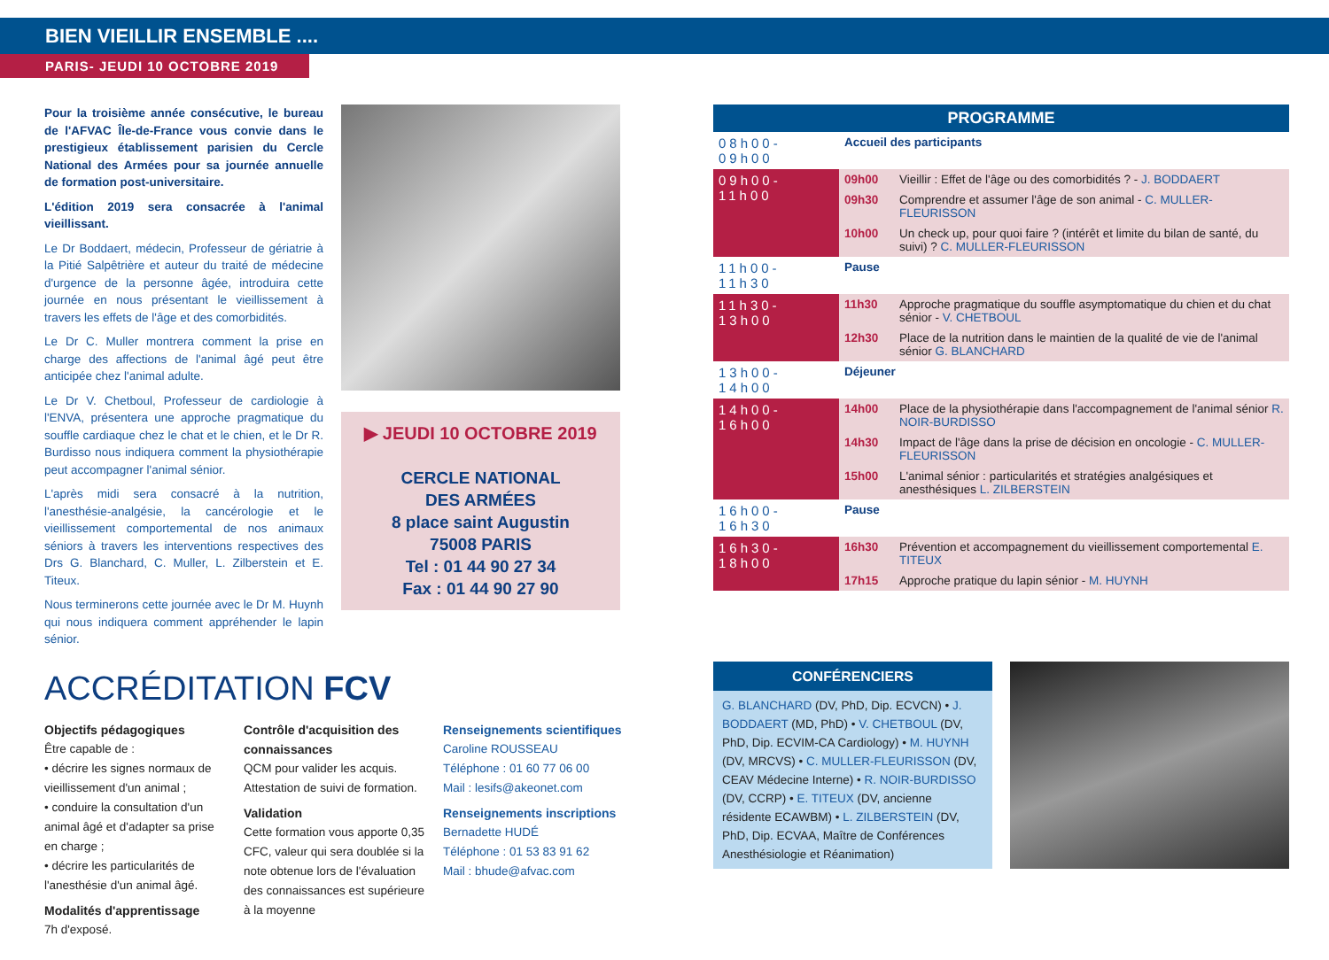BIEN VIEILLIR ENSEMBLE ....
PARIS- JEUDI 10 OCTOBRE 2019
Pour la troisième année consécutive, le bureau de l'AFVAC Île-de-France vous convie dans le prestigieux établissement parisien du Cercle National des Armées pour sa journée annuelle de formation post-universitaire.
L'édition 2019 sera consacrée à l'animal vieillissant.
Le Dr Boddaert, médecin, Professeur de gériatrie à la Pitié Salpêtrière et auteur du traité de médecine d'urgence de la personne âgée, introduira cette journée en nous présentant le vieillissement à travers les effets de l'âge et des comorbidités.
Le Dr C. Muller montrera comment la prise en charge des affections de l'animal âgé peut être anticipée chez l'animal adulte.
Le Dr V. Chetboul, Professeur de cardiologie à l'ENVA, présentera une approche pragmatique du souffle cardiaque chez le chat et le chien, et le Dr R. Burdisso nous indiquera comment la physiothérapie peut accompagner l'animal sénior.
L'après midi sera consacré à la nutrition, l'anesthésie-analgésie, la cancérologie et le vieillissement comportemental de nos animaux séniors à travers les interventions respectives des Drs G. Blanchard, C. Muller, L. Zilberstein et E. Titeux.
Nous terminerons cette journée avec le Dr M. Huynh qui nous indiquera comment appréhender le lapin sénior.
▶ JEUDI 10 OCTOBRE 2019
CERCLE NATIONAL
DES ARMÉES
8 place saint Augustin
75008 PARIS
Tel : 01 44 90 27 34
Fax : 01 44 90 27 90
ACCRÉDITATION FCV
Objectifs pédagogiques
Être capable de :
• décrire les signes normaux de vieillissement d'un animal ;
• conduire la consultation d'un animal âgé et d'adapter sa prise en charge ;
• décrire les particularités de l'anesthésie d'un animal âgé.
Modalités d'apprentissage
7h d'exposé.
Contrôle d'acquisition des connaissances
QCM pour valider les acquis.
Attestation de suivi de formation.
Validation
Cette formation vous apporte 0,35 CFC, valeur qui sera doublée si la note obtenue lors de l'évaluation des connaissances est supérieure à la moyenne
Renseignements scientifiques
Caroline ROUSSEAU
Téléphone : 01 60 77 06 00
Mail : lesifs@akeonet.com
Renseignements inscriptions
Bernadette HUDÉ
Téléphone : 01 53 83 91 62
Mail : bhude@afvac.com
| PROGRAMME | | |
| --- | --- | --- |
| 08h00-09h00 | Accueil des participants | |
| 09h00-11h00 | 09h00 | Vieillir : Effet de l'âge ou des comorbidités ? - J. BODDAERT |
| | 09h30 | Comprendre et assumer l'âge de son animal - C. MULLER-FLEURISSON |
| | 10h00 | Un check up, pour quoi faire ? (intérêt et limite du bilan de santé, du suivi) ? C. MULLER-FLEURISSON |
| 11h00-11h30 | Pause | |
| 11h30-13h00 | 11h30 | Approche pragmatique du souffle asymptomatique du chien et du chat sénior - V. CHETBOUL |
| | 12h30 | Place de la nutrition dans le maintien de la qualité de vie de l'animal sénior G. BLANCHARD |
| 13h00-14h00 | Déjeuner | |
| 14h00-16h00 | 14h00 | Place de la physiothérapie dans l'accompagnement de l'animal sénior R. NOIR-BURDISSO |
| | 14h30 | Impact de l'âge dans la prise de décision en oncologie - C. MULLER-FLEURISSON |
| | 15h00 | L'animal sénior : particularités et stratégies analgésiques et anesthésiques L. ZILBERSTEIN |
| 16h00-16h30 | Pause | |
| 16h30-18h00 | 16h30 | Prévention et accompagnement du vieillissement comportemental E. TITEUX |
| | 17h15 | Approche pratique du lapin sénior - M. HUYNH |
CONFÉRENCIERS
G. BLANCHARD (DV, PhD, Dip. ECVCN) • J. BODDAERT (MD, PhD) • V. CHETBOUL (DV, PhD, Dip. ECVIM-CA Cardiology) • M. HUYNH (DV, MRCVS) • C. MULLER-FLEURISSON (DV, CEAV Médecine Interne) • R. NOIR-BURDISSO (DV, CCRP) • E. TITEUX (DV, ancienne résidente ECAWBM) • L. ZILBERSTEIN (DV, PhD, Dip. ECVAA, Maître de Conférences Anesthésiologie et Réanimation)